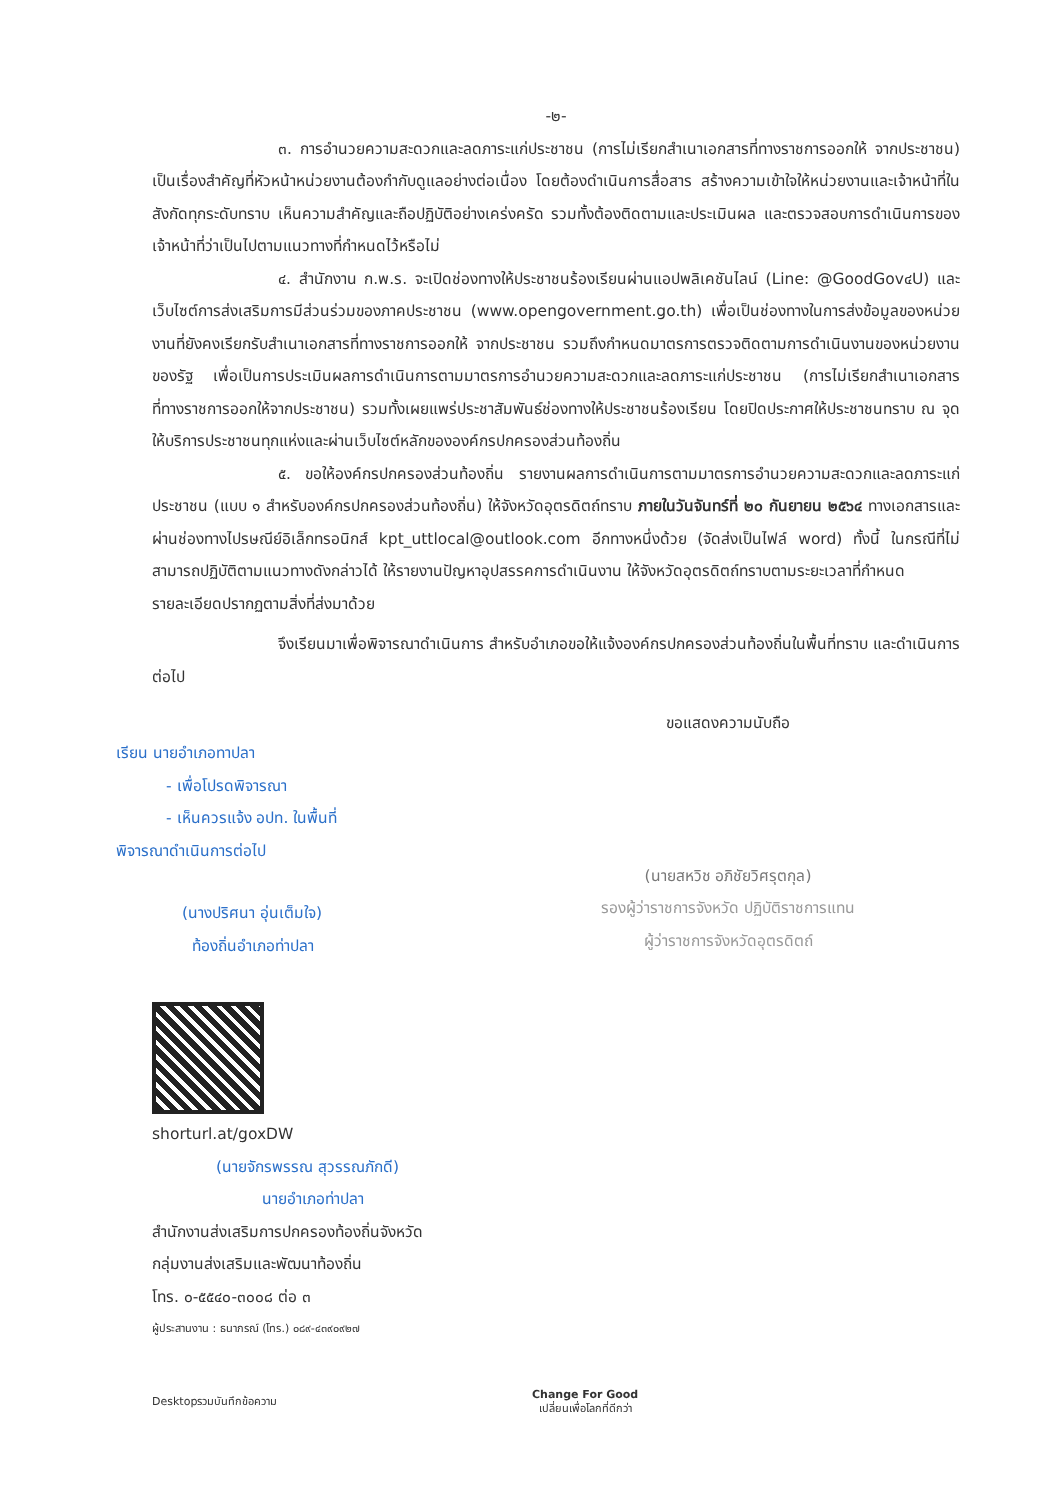-๒-
๓. การอำนวยความสะดวกและลดภาระแก่ประชาชน (การไม่เรียกสำเนาเอกสารที่ทางราชการออกให้ จากประชาชน) เป็นเรื่องสำคัญที่หัวหน้าหน่วยงานต้องกำกับดูแลอย่างต่อเนื่อง โดยต้องดำเนินการสื่อสาร สร้างความเข้าใจให้หน่วยงานและเจ้าหน้าที่ในสังกัดทุกระดับทราบ เห็นความสำคัญและถือปฏิบัติอย่างเคร่งครัด รวมทั้งต้องติดตามและประเมินผล และตรวจสอบการดำเนินการของเจ้าหน้าที่ว่าเป็นไปตามแนวทางที่กำหนดไว้หรือไม่
๔. สำนักงาน ก.พ.ร. จะเปิดช่องทางให้ประชาชนร้องเรียนผ่านแอปพลิเคชันไลน์ (Line: @GoodGov๔U) และเว็บไซต์การส่งเสริมการมีส่วนร่วมของภาคประชาชน (www.opengovernment.go.th) เพื่อเป็นช่องทางในการส่งข้อมูลของหน่วยงานที่ยังคงเรียกรับสำเนาเอกสารที่ทางราชการออกให้ จากประชาชน รวมถึงกำหนดมาตรการตรวจติดตามการดำเนินงานของหน่วยงานของรัฐ เพื่อเป็นการประเมินผลการดำเนินการตามมาตรการอำนวยความสะดวกและลดภาระแก่ประชาชน (การไม่เรียกสำเนาเอกสารที่ทางราชการออกให้จากประชาชน) รวมทั้งเผยแพร่ประชาสัมพันธ์ช่องทางให้ประชาชนร้องเรียน โดยปิดประกาศให้ประชาชนทราบ ณ จุดให้บริการประชาชนทุกแห่งและผ่านเว็บไซต์หลักขององค์กรปกครองส่วนท้องถิ่น
๕. ขอให้องค์กรปกครองส่วนท้องถิ่น รายงานผลการดำเนินการตามมาตรการอำนวยความสะดวกและลดภาระแก่ประชาชน (แบบ ๑ สำหรับองค์กรปกครองส่วนท้องถิ่น) ให้จังหวัดอุตรดิตถ์ทราบ ภายในวันจันทร์ที่ ๒๐ กันยายน ๒๕๖๔ ทางเอกสารและผ่านช่องทางไปรษณีย์อิเล็กทรอนิกส์ kpt_uttlocal@outlook.com อีกทางหนึ่งด้วย (จัดส่งเป็นไฟล์ word) ทั้งนี้ ในกรณีที่ไม่สามารถปฏิบัติตามแนวทางดังกล่าวได้ ให้รายงานปัญหาอุปสรรคการดำเนินงาน ให้จังหวัดอุตรดิตถ์ทราบตามระยะเวลาที่กำหนด
รายละเอียดปรากฏตามสิ่งที่ส่งมาด้วย
จึงเรียนมาเพื่อพิจารณาดำเนินการ สำหรับอำเภอขอให้แจ้งองค์กรปกครองส่วนท้องถิ่นในพื้นที่ทราบ และดำเนินการต่อไป
เรียน นายอำเภอทาปลา
- เพื่อโปรดพิจารณา
- เห็นควรแจ้ง อปท. ในพื้นที่
พิจารณาดำเนินการต่อไป
(นางปริศนา อุ่นเต็มใจ)
ท้องถิ่นอำเภอท่าปลา
shorturl.at/goxDW
(นายจักรพรรณ สุวรรณภักดี)
นายอำเภอท่าปลา
ขอแสดงความนับถือ
(นายสหวิช อภิชัยวิศรุตกุล)
รองผู้ว่าราชการจังหวัด ปฏิบัติราชการแทน
ผู้ว่าราชการจังหวัดอุตรดิตถ์
สำนักงานส่งเสริมการปกครองท้องถิ่นจังหวัด
กลุ่มงานส่งเสริมและพัฒนาท้องถิ่น
โทร. ๐-๕๕๔๐-๓๐๐๘ ต่อ ๓
ผู้ประสานงาน : ธนาภรณ์ (โทร.) ๐๘๙-๔๓๙๐๙๒๗
Desktopรวมบันทึกข้อความ
Change For Good
เปลี่ยนเพื่อโลกที่ดีกว่า